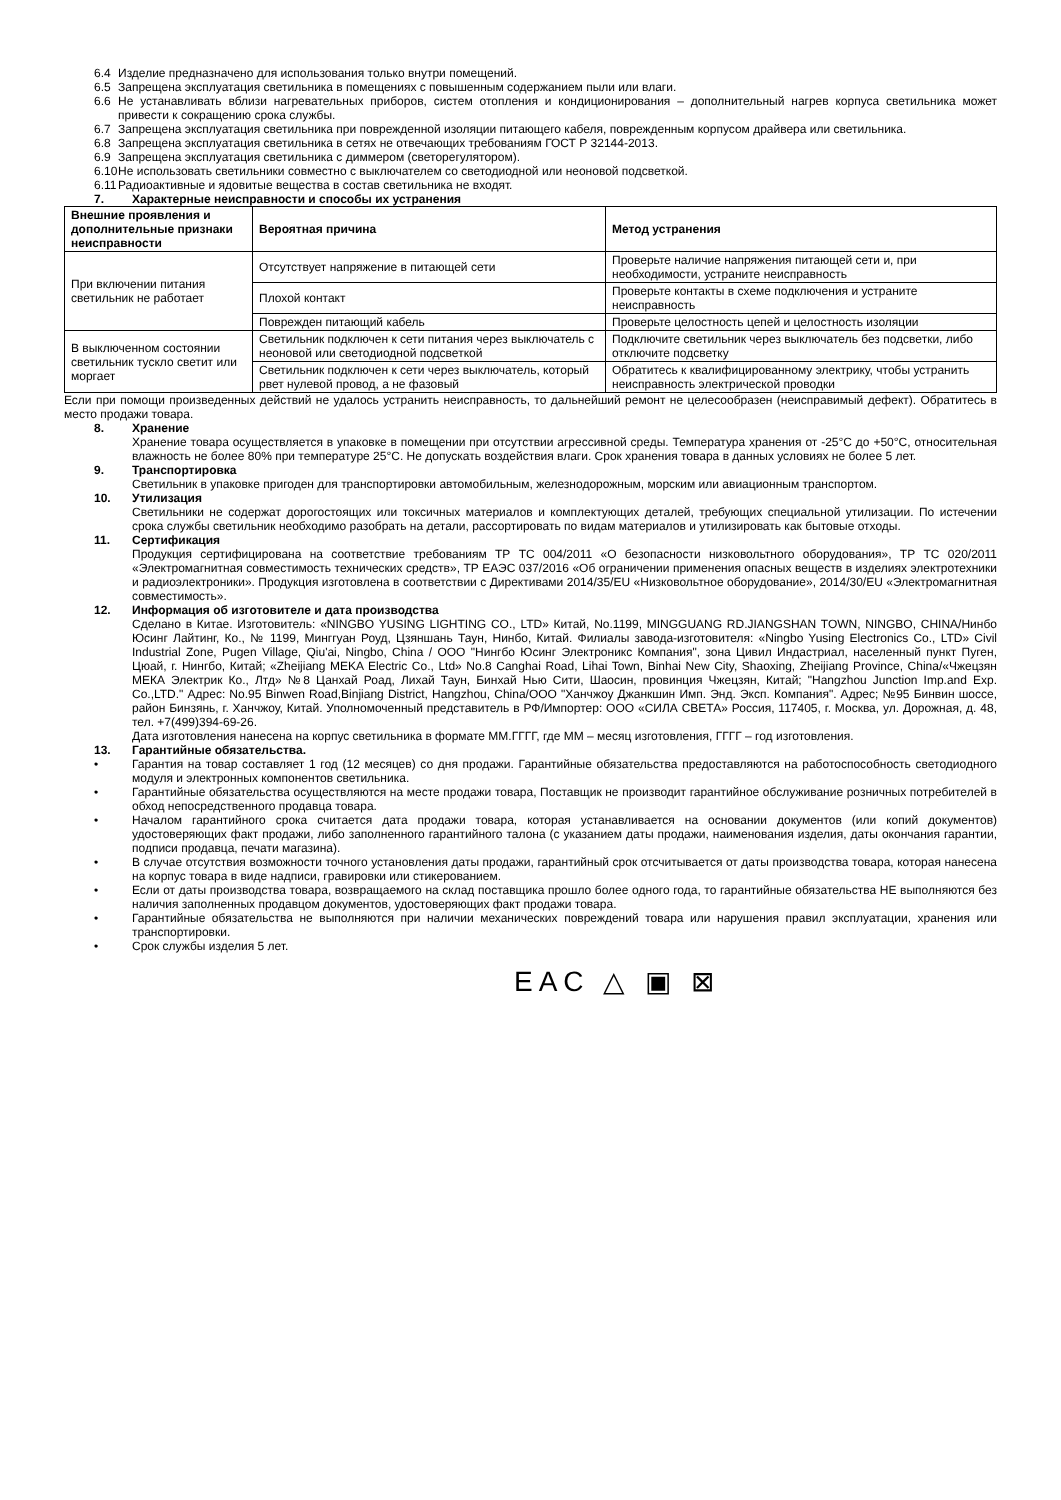6.4 Изделие предназначено для использования только внутри помещений.
6.5 Запрещена эксплуатация светильника в помещениях с повышенным содержанием пыли или влаги.
6.6 Не устанавливать вблизи нагревательных приборов, систем отопления и кондиционирования – дополнительный нагрев корпуса светильника может привести к сокращению срока службы.
6.7 Запрещена эксплуатация светильника при поврежденной изоляции питающего кабеля, поврежденным корпусом драйвера или светильника.
6.8 Запрещена эксплуатация светильника в сетях не отвечающих требованиям ГОСТ Р 32144-2013.
6.9 Запрещена эксплуатация светильника с диммером (светорегулятором).
6.10 Не использовать светильники совместно с выключателем со светодиодной или неоновой подсветкой.
6.11 Радиоактивные и ядовитые вещества в состав светильника не входят.
7. Характерные неисправности и способы их устранения
| Внешние проявления и дополнительные признаки неисправности | Вероятная причина | Метод устранения |
| --- | --- | --- |
| При включении питания светильник не работает | Отсутствует напряжение в питающей сети | Проверьте наличие напряжения питающей сети и, при необходимости, устраните неисправность |
| | Плохой контакт | Проверьте контакты в схеме подключения и устраните неисправность |
| | Поврежден питающий кабель | Проверьте целостность цепей и целостность изоляции |
| В выключенном состоянии светильник тускло светит или моргает | Светильник подключен к сети питания через выключатель с неоновой или светодиодной подсветкой | Подключите светильник через выключатель без подсветки, либо отключите подсветку |
| | Светильник подключен к сети через выключатель, который рвет нулевой провод, а не фазовый | Обратитесь к квалифицированному электрику, чтобы устранить неисправность электрической проводки |
Если при помощи произведенных действий не удалось устранить неисправность, то дальнейший ремонт не целесообразен (неисправимый дефект). Обратитесь в место продажи товара.
8. Хранение
Хранение товара осуществляется в упаковке в помещении при отсутствии агрессивной среды. Температура хранения от -25°С до +50°С, относительная влажность не более 80% при температуре 25°С. Не допускать воздействия влаги. Срок хранения товара в данных условиях не более 5 лет.
9. Транспортировка
Светильник в упаковке пригоден для транспортировки автомобильным, железнодорожным, морским или авиационным транспортом.
10. Утилизация
Светильники не содержат дорогостоящих или токсичных материалов и комплектующих деталей, требующих специальной утилизации. По истечении срока службы светильник необходимо разобрать на детали, рассортировать по видам материалов и утилизировать как бытовые отходы.
11. Сертификация
Продукция сертифицирована на соответствие требованиям ТР ТС 004/2011 «О безопасности низковольтного оборудования», ТР ТС 020/2011 «Электромагнитная совместимость технических средств», ТР ЕАЭС 037/2016 «Об ограничении применения опасных веществ в изделиях электротехники и радиоэлектроники». Продукция изготовлена в соответствии с Директивами 2014/35/EU «Низковольтное оборудование», 2014/30/EU «Электромагнитная совместимость».
12. Информация об изготовителе и дата производства
Сделано в Китае. Изготовитель: «NINGBO YUSING LIGHTING CO., LTD» Китай, No.1199, MINGGUANG RD.JIANGSHAN TOWN, NINGBO, CHINA/Нинбо Юсинг Лайтинг, Ко., № 1199, Минггуан Роуд, Цзяншань Таун, Нинбо, Китай. Филиалы завода-изготовителя: «Ningbo Yusing Electronics Co., LTD» Civil Industrial Zone, Pugen Village, Qiu'ai, Ningbo, China / ООО "Нингбо Юсинг Электроникс Компания", зона Цивил Индастриал, населенный пункт Пуген, Цюай, г. Нингбо, Китай; «Zheijiang MEKA Electric Co., Ltd» No.8 Canghai Road, Lihai Town, Binhai New City, Shaoxing, Zheijiang Province, China/«Чжецзян МЕКА Электрик Ко., Лтд» №8 Цанхай Роад, Лихай Таун, Бинхай Нью Сити, Шаосин, провинция Чжецзян, Китай; "Hangzhou Junction Imp.and Exp. Co.,LTD." Адрес: No.95 Binwen Road,Binjiang District, Hangzhou, China/ООО "Ханчжоу Джанкшин Имп. Энд. Эксп. Компания". Адрес; №95 Бинвин шоссе, район Бинзянь, г. Ханчжоу, Китай. Уполномоченный представитель в РФ/Импортер: ООО «СИЛА СВЕТА» Россия, 117405, г. Москва, ул. Дорожная, д. 48, тел. +7(499)394-69-26.
Дата изготовления нанесена на корпус светильника в формате ММ.ГГГГ, где ММ – месяц изготовления, ГГГГ – год изготовления.
13. Гарантийные обязательства.
• Гарантия на товар составляет 1 год (12 месяцев) со дня продажи. Гарантийные обязательства предоставляются на работоспособность светодиодного модуля и электронных компонентов светильника.
• Гарантийные обязательства осуществляются на месте продажи товара, Поставщик не производит гарантийное обслуживание розничных потребителей в обход непосредственного продавца товара.
• Началом гарантийного срока считается дата продажи товара, которая устанавливается на основании документов (или копий документов) удостоверяющих факт продажи, либо заполненного гарантийного талона (с указанием даты продажи, наименования изделия, даты окончания гарантии, подписи продавца, печати магазина).
• В случае отсутствия возможности точного установления даты продажи, гарантийный срок отсчитывается от даты производства товара, которая нанесена на корпус товара в виде надписи, гравировки или стикерованием.
• Если от даты производства товара, возвращаемого на склад поставщика прошло более одного года, то гарантийные обязательства НЕ выполняются без наличия заполненных продавцом документов, удостоверяющих факт продажи товара.
• Гарантийные обязательства не выполняются при наличии механических повреждений товара или нарушения правил эксплуатации, хранения или транспортировки.
• Срок службы изделия 5 лет.
EAC △ ▣ ⊠